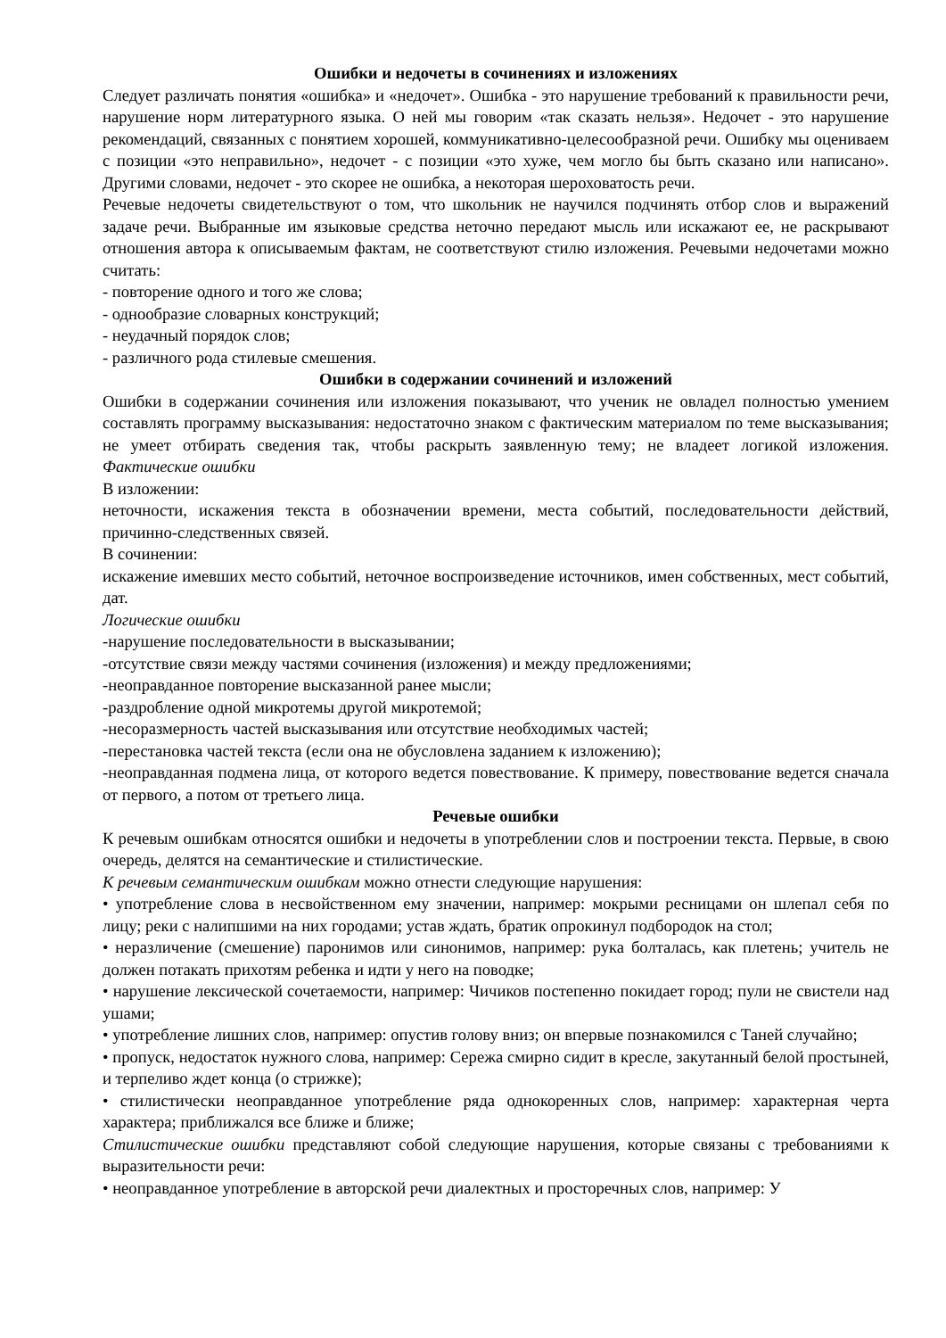Ошибки и недочеты в сочинениях и изложениях
Следует различать понятия «ошибка» и «недочет». Ошибка - это нарушение требований к правильности речи, нарушение норм литературного языка. О ней мы говорим «так сказать нельзя». Недочет - это нарушение рекомендаций, связанных с понятием хорошей, коммуникативно-целесообразной речи. Ошибку мы оцениваем с позиции «это неправильно», недочет - с позиции «это хуже, чем могло бы быть сказано или написано». Другими словами, недочет - это скорее не ошибка, а некоторая шероховатость речи.
Речевые недочеты свидетельствуют о том, что школьник не научился подчинять отбор слов и выражений задаче речи. Выбранные им языковые средства неточно передают мысль или искажают ее, не раскрывают отношения автора к описываемым фактам, не соответствуют стилю изложения. Речевыми недочетами можно считать:
- повторение одного и того же слова;
- однообразие словарных конструкций;
- неудачный порядок слов;
- различного рода стилевые смешения.
Ошибки в содержании сочинений и изложений
Ошибки в содержании сочинения или изложения показывают, что ученик не овладел полностью умением составлять программу высказывания: недостаточно знаком с фактическим материалом по теме высказывания; не умеет отбирать сведения так, чтобы раскрыть заявленную тему; не владеет логикой изложения. Фактические ошибки
В изложении:
неточности, искажения текста в обозначении времени, места событий, последовательности действий, причинно-следственных связей.
В сочинении:
искажение имевших место событий, неточное воспроизведение источников, имен собственных, мест событий, дат.
Логические ошибки
-нарушение последовательности в высказывании;
-отсутствие связи между частями сочинения (изложения) и между предложениями;
-неоправданное повторение высказанной ранее мысли;
-раздробление одной микротемы другой микротемой;
-несоразмерность частей высказывания или отсутствие необходимых частей;
-перестановка частей текста (если она не обусловлена заданием к изложению);
-неоправданная подмена лица, от которого ведется повествование. К примеру, повествование ведется сначала от первого, а потом от третьего лица.
Речевые ошибки
К речевым ошибкам относятся ошибки и недочеты в употреблении слов и построении текста. Первые, в свою очередь, делятся на семантические и стилистические.
К речевым семантическим ошибкам можно отнести следующие нарушения:
• употребление слова в несвойственном ему значении, например: мокрыми ресницами он шлепал себя по лицу; реки с налипшими на них городами; устав ждать, братик опрокинул подбородок на стол;
• неразличение (смешение) паронимов или синонимов, например: рука болталась, как плетень; учитель не должен потакать прихотям ребенка и идти у него на поводке;
• нарушение лексической сочетаемости, например: Чичиков постепенно покидает город; пули не свистели над ушами;
• употребление лишних слов, например: опустив голову вниз; он впервые познакомился с Таней случайно;
• пропуск, недостаток нужного слова, например: Сережа смирно сидит в кресле, закутанный белой простыней, и терпеливо ждет конца (о стрижке);
• стилистически неоправданное употребление ряда однокоренных слов, например: характерная черта характера; приближался все ближе и ближе;
Стилистические ошибки представляют собой следующие нарушения, которые связаны с требованиями к выразительности речи:
• неоправданное употребление в авторской речи диалектных и просторечных слов, например: У